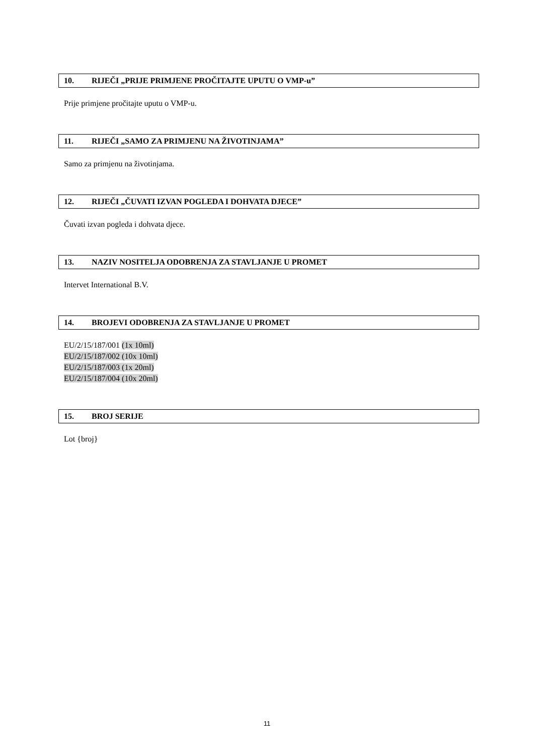10. RIJEČI „PRIJE PRIMJENE PROČITAJTE UPUTU O VMP-u”
Prije primjene pročitajte uputu o VMP-u.
11. RIJEČI „SAMO ZA PRIMJENU NA ŽIVOTINJAMA”
Samo za primjenu na životinjama.
12. RIJEČI „ČUVATI IZVAN POGLEDA I DOHVATA DJECE”
Čuvati izvan pogleda i dohvata djece.
13. NAZIV NOSITELJA ODOBRENJA ZA STAVLJANJE U PROMET
Intervet International B.V.
14. BROJEVI ODOBRENJA ZA STAVLJANJE U PROMET
EU/2/15/187/001 (1x 10ml)
EU/2/15/187/002 (10x 10ml)
EU/2/15/187/003 (1x 20ml)
EU/2/15/187/004 (10x 20ml)
15. BROJ SERIJE
Lot {broj}
11